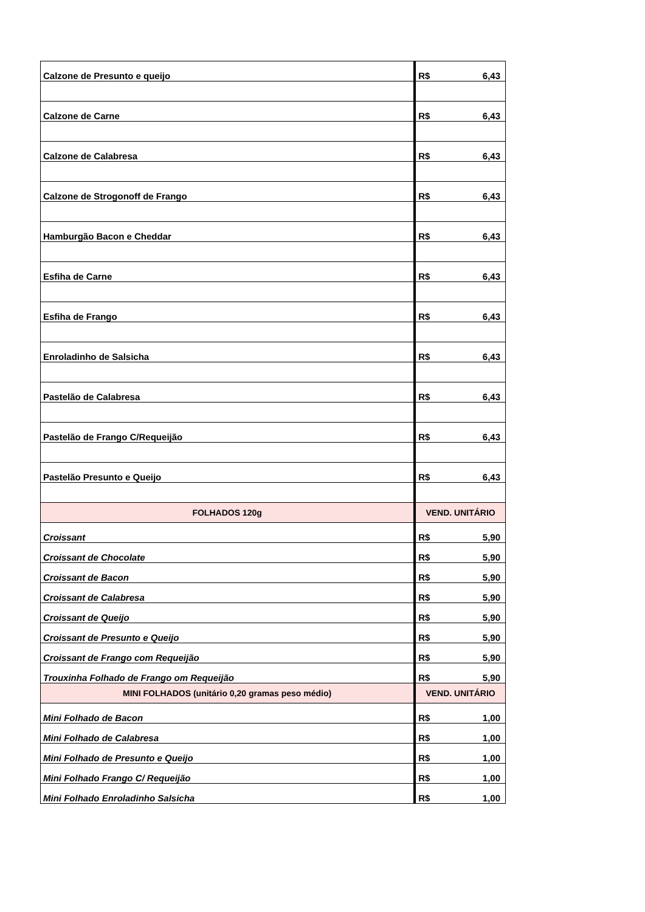| Calzone de Presunto e queijo | R$ 6,43 | |
| Calzone de Carne | R$ 6,43 | |
| Calzone de Calabresa | R$ 6,43 | |
| Calzone de Strogonoff de Frango | R$ 6,43 | |
| Hamburgão Bacon e Cheddar | R$ 6,43 | |
| Esfiha de Carne | R$ 6,43 | |
| Esfiha de Frango | R$ 6,43 | |
| Enroladinho de Salsicha | R$ 6,43 | |
| Pastelão de Calabresa | R$ 6,43 | |
| Pastelão de Frango C/Requeijão | R$ 6,43 | |
| Pastelão Presunto e Queijo | R$ 6,43 | |
| | FOLHADOS 120g | VEND. UNITÁRIO |
| Croissant | R$ 5,90 | |
| Croissant de Chocolate | R$ 5,90 | |
| Croissant de Bacon | R$ 5,90 | |
| Croissant de Calabresa | R$ 5,90 | |
| Croissant de Queijo | R$ 5,90 | |
| Croissant de Presunto e Queijo | R$ 5,90 | |
| Croissant de Frango com Requeijão | R$ 5,90 | |
| Trouxinha Folhado de Frango om Requeijão | R$ 5,90 | |
| MINI FOLHADOS (unitário 0,20 gramas peso médio) | VEND. UNITÁRIO | |
| Mini Folhado de Bacon | R$ 1,00 | |
| Mini Folhado de Calabresa | R$ 1,00 | |
| Mini Folhado de Presunto e Queijo | R$ 1,00 | |
| Mini Folhado Frango C/ Requeijão | R$ 1,00 | |
| Mini Folhado Enroladinho Salsicha | R$ 1,00 | |